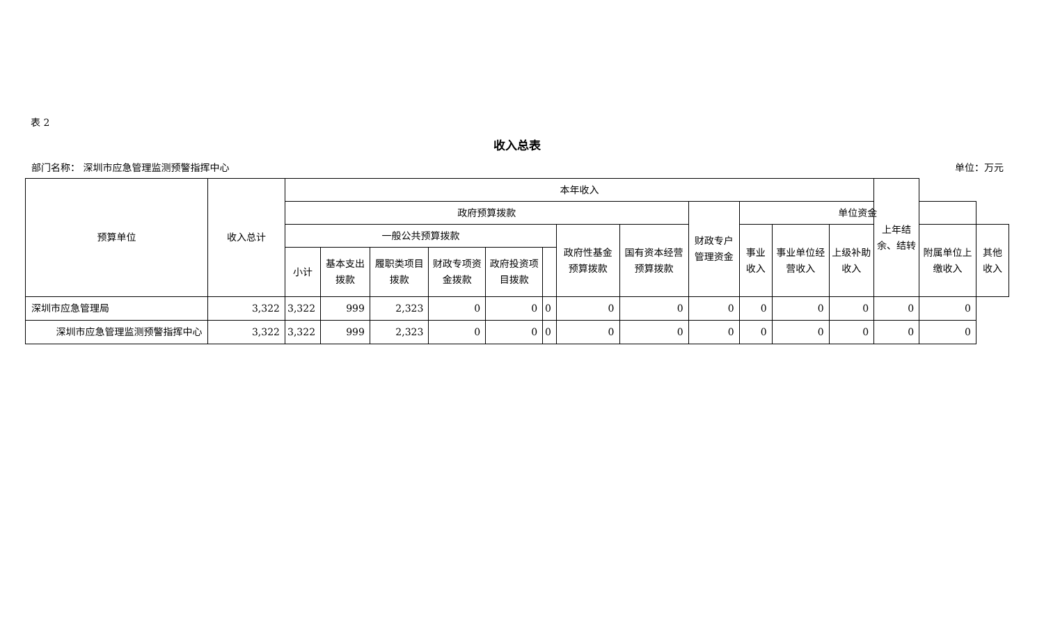表 2
收入总表
部门名称： 深圳市应急管理监测预警指挥中心 单位：万元
| 预算单位 | 收入总计 | 本年收入 | | | | | | | | | | | | 上年结余、结转 | | |
| --- | --- | --- | --- | --- | --- | --- | --- | --- | --- | --- | --- | --- | --- | --- | --- | --- |
| | | 政府预算拨款 | | | | | | | | 财政专户管理资金 | 单位资金 | | | | | |
| | | 一般公共预算拨款 | | | | | | 政府性基金预算拨款 | 国有资本经营预算拨款 | | 事业收入 | 事业单位经营收入 | 上级补助收入 | | 附属单位上缴收入 | 其他收入 |
| | | 小计 | 基本支出拨款 | 履职类项目拨款 | 财政专项资金拨款 | 政府投资项目拨款 | | | | | | | | | | |
| 深圳市应急管理局 | 3,322 | 3,322 | 999 | 2,323 | 0 | 0 | 0 | 0 | 0 | 0 | 0 | 0 | 0 | 0 | 0 | |
| 深圳市应急管理监测预警指挥中心 | 3,322 | 3,322 | 999 | 2,323 | 0 | 0 | 0 | 0 | 0 | 0 | 0 | 0 | 0 | 0 | 0 | |